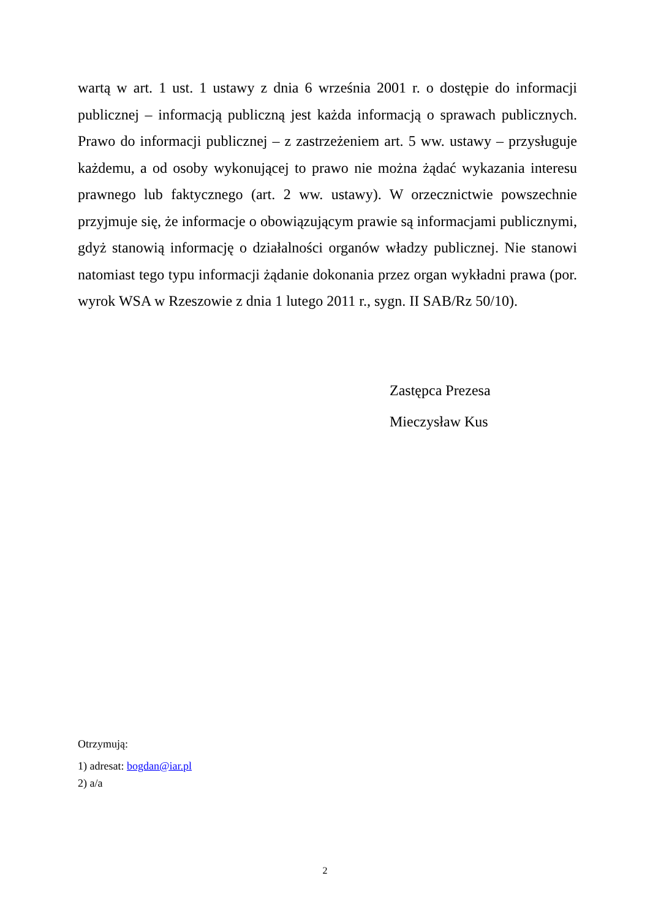wartą w art. 1 ust. 1 ustawy z dnia 6 września 2001 r. o dostępie do informacji publicznej – informacją publiczną jest każda informacją o sprawach publicznych. Prawo do informacji publicznej – z zastrzeżeniem art. 5 ww. ustawy – przysługuje każdemu, a od osoby wykonującej to prawo nie można żądać wykazania interesu prawnego lub faktycznego (art. 2 ww. ustawy). W orzecznictwie powszechnie przyjmuje się, że informacje o obowiązującym prawie są informacjami publicznymi, gdyż stanowią informację o działalności organów władzy publicznej. Nie stanowi natomiast tego typu informacji żądanie dokonania przez organ wykładni prawa (por. wyrok WSA w Rzeszowie z dnia 1 lutego 2011 r., sygn. II SAB/Rz 50/10).
Zastępca Prezesa
Mieczysław Kus
Otrzymują:
1) adresat: bogdan@iar.pl
2) a/a
2